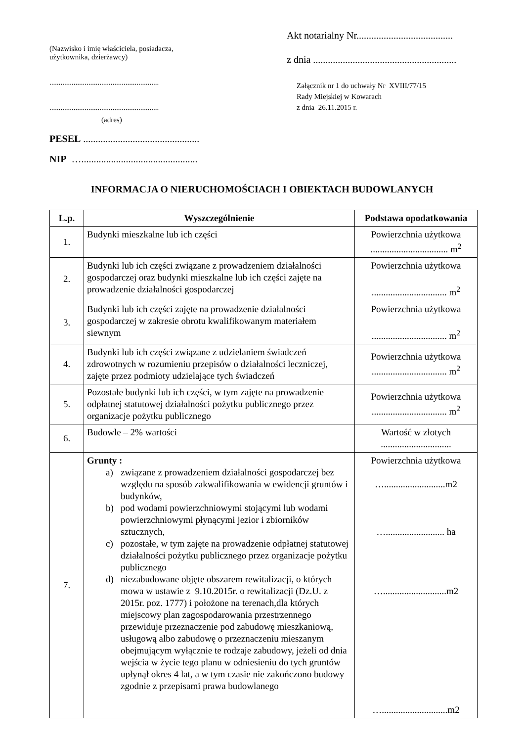(Nazwisko i imię właściciela, posiadacza,
użytkownika, dzierżawcy)
...........................................................
...........................................................
(adres)
PESEL ...............................................
NIP …...............................................
Akt notarialny Nr.......................................
z dnia ..........................................................
Załącznik nr 1 do uchwały Nr XVIII/77/15
Rady Miejskiej w Kowarach
z dnia 26.11.2015 r.
INFORMACJA O NIERUCHOMOŚCIACH I OBIEKTACH BUDOWLANYCH
| L.p. | Wyszczególnienie | Podstawa opodatkowania |
| --- | --- | --- |
| 1. | Budynki mieszkalne lub ich części | Powierzchnia użytkowa ................................. m<sup>2</sup> |
| 2. | Budynki lub ich części związane z prowadzeniem działalności gospodarczej oraz budynki mieszkalne lub ich części zajęte na prowadzenie działalności gospodarczej | Powierzchnia użytkowa ................................ m<sup>2</sup> |
| 3. | Budynki lub ich części zajęte na prowadzenie działalności gospodarczej w zakresie obrotu kwalifikowanym materiałem siewnym | Powierzchnia użytkowa ................................ m<sup>2</sup> |
| 4. | Budynki lub ich części związane z udzielaniem świadczeń zdrowotnych w rozumieniu przepisów o działalności leczniczej, zajęte przez podmioty udzielające tych świadczeń | Powierzchnia użytkowa ................................ m<sup>2</sup> |
| 5. | Pozostałe budynki lub ich części, w tym zajęte na prowadzenie odpłatnej statutowej działalności pożytku publicznego przez organizacje pożytku publicznego | Powierzchnia użytkowa ................................ m<sup>2</sup> |
| 6. | Budowle – 2% wartości | Wartość w złotych .............................. |
| 7. | Grunty : a) związane z prowadzeniem działalności gospodarczej bez względu na sposób zakwalifikowania w ewidencji gruntów i budynków, b) pod wodami powierzchniowymi stojącymi lub wodami powierzchniowymi płynącymi jezior i zbiorników sztucznych, c) pozostałe, w tym zajęte na prowadzenie odpłatnej statutowej działalności pożytku publicznego przez organizacje pożytku publicznego d) niezabudowane objęte obszarem rewitalizacji, o których mowa w ustawie z 9.10.2015r. o rewitalizacji (Dz.U. z 2015r. poz. 1777) i położone na terenach,dla których miejscowy plan zagospodarowania przestrzennego przewiduje przeznaczenie pod zabudowę mieszkaniową, usługową albo zabudowę o przeznaczeniu mieszanym obejmującym wyłącznie te rodzaje zabudowy, jeżeli od dnia wejścia w życie tego planu w odniesieniu do tych gruntów upłynął okres 4 lat, a w tym czasie nie zakończono budowy zgodnie z przepisami prawa budowlanego | Powierzchnia użytkowa …..........................m2 …......................... ha …...........................m2 …............................m2 |